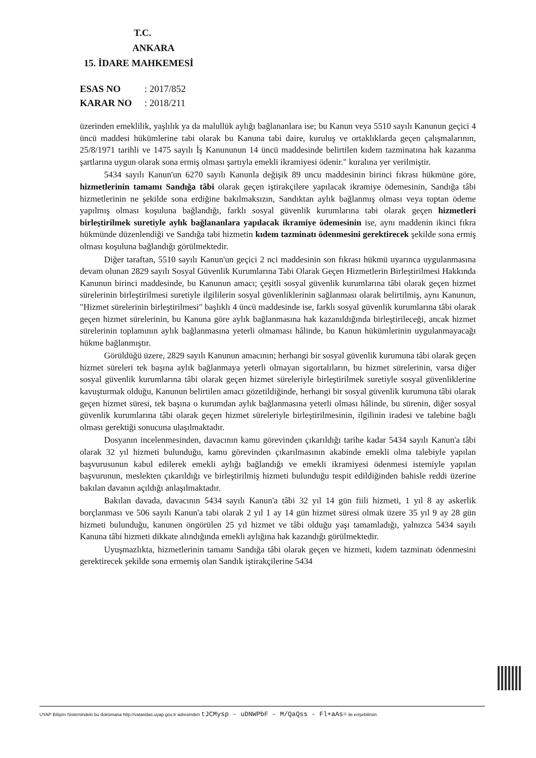T.C.
ANKARA
15. İDARE MAHKEMESİ
ESAS NO: 2017/852
KARAR NO: 2018/211
üzerinden emeklilik, yaşlılık ya da malullük aylığı bağlananlara ise; bu Kanun veya 5510 sayılı Kanunun geçici 4 üncü maddesi hükümlerine tabi olarak bu Kanuna tabi daire, kuruluş ve ortaklıklarda geçen çalışmalarının, 25/8/1971 tarihli ve 1475 sayılı İş Kanununun 14 üncü maddesinde belirtilen kıdem tazminatına hak kazanma şartlarına uygun olarak sona ermiş olması şartıyla emekli ikramiyesi ödenir." kuralına yer verilmiştir.
5434 sayılı Kanun'un 6270 sayılı Kanunla değişik 89 uncu maddesinin birinci fıkrası hükmüne göre, hizmetlerinin tamamı Sandığa tâbi olarak geçen iştirakçilere yapılacak ikramiye ödemesinin, Sandığa tâbi hizmetlerinin ne şekilde sona erdiğine bakılmaksızın, Sandıktan aylık bağlanmış olması veya toptan ödeme yapılmış olması koşuluna bağlandığı, farklı sosyal güvenlik kurumlarına tabi olarak geçen hizmetleri birleştirilmek suretiyle aylık bağlananlara yapılacak ikramiye ödemesinin ise, aynı maddenin ikinci fıkra hükmünde düzenlendiği ve Sandığa tabi hizmetin kıdem tazminatı ödenmesini gerektirecek şekilde sona ermiş olması koşuluna bağlandığı görülmektedir.
Diğer taraftan, 5510 sayılı Kanun'un geçici 2 nci maddesinin son fıkrası hükmü uyarınca uygulanmasına devam olunan 2829 sayılı Sosyal Güvenlik Kurumlarına Tabi Olarak Geçen Hizmetlerin Birleştirilmesi Hakkında Kanunun birinci maddesinde, bu Kanunun amacı; çeşitli sosyal güvenlik kurumlarına tâbi olarak geçen hizmet sürelerinin birleştirilmesi suretiyle ilgililerin sosyal güvenliklerinin sağlanması olarak belirtilmiş, aynı Kanunun, "Hizmet sürelerinin birleştirilmesi" başlıklı 4 üncü maddesinde ise, farklı sosyal güvenlik kurumlarına tâbi olarak geçen hizmet sürelerinin, bu Kanuna göre aylık bağlanmasına hak kazanıldığında birleştirileceği, ancak hizmet sürelerinin toplamının aylık bağlanmasına yeterli olmaması hâlinde, bu Kanun hükümlerinin uygulanmayacağı hükme bağlanmıştır.
Görüldüğü üzere, 2829 sayılı Kanunun amacının; herhangi bir sosyal güvenlik kurumuna tâbi olarak geçen hizmet süreleri tek başına aylık bağlanmaya yeterli olmayan sigortalıların, bu hizmet sürelerinin, varsa diğer sosyal güvenlik kurumlarına tâbi olarak geçen hizmet süreleriyle birleştirilmek suretiyle sosyal güvenliklerine kavuşturmak olduğu, Kanunun belirtilen amacı gözetildiğinde, herhangi bir sosyal güvenlik kurumuna tâbi olarak geçen hizmet süresi, tek başına o kurumdan aylık bağlanmasına yeterli olması hâlinde, bu sürenin, diğer sosyal güvenlik kurumlarına tâbi olarak geçen hizmet süreleriyle birleştirilmesinin, ilgilinin iradesi ve talebine bağlı olması gerektiği sonucuna ulaşılmaktadır.
Dosyanın incelenmesinden, davacının kamu görevinden çıkarıldığı tarihe kadar 5434 sayılı Kanun'a tâbi olarak 32 yıl hizmeti bulunduğu, kamu görevinden çıkarılmasının akabinde emekli olma talebiyle yapılan başvurusunun kabul edilerek emekli aylığı bağlandığı ve emekli ikramiyesi ödenmesi istemiyle yapılan başvurunun, meslekten çıkarıldığı ve birleştirilmiş hizmeti bulunduğu tespit edildiğinden bahisle reddi üzerine bakılan davanın açıldığı anlaşılmaktadır.
Bakılan davada, davacının 5434 sayılı Kanun'a tâbi 32 yıl 14 gün fiili hizmeti, 1 yıl 8 ay askerlik borçlanması ve 506 sayılı Kanun'a tabi olarak 2 yıl 1 ay 14 gün hizmet süresi olmak üzere 35 yıl 9 ay 28 gün hizmeti bulunduğu, kanunen öngörülen 25 yıl hizmet ve tâbi olduğu yaşı tamamladığı, yalnızca 5434 sayılı Kanuna tâbi hizmeti dikkate alındığında emekli aylığına hak kazandığı görülmektedir.
Uyuşmazlıkta, hizmetlerinin tamamı Sandığa tâbi olarak geçen ve hizmeti, kıdem tazminatı ödenmesini gerektirecek şekilde sona ermemiş olan Sandık iştirakçilerine 5434
UYAP Bilişim Sistemindeki bu dokümana http://vatandas.uyap.gov.tr adresinden tJCMysp - uDNWPbF - M/QaQss - Fl+aAs= ile erişebilirsin